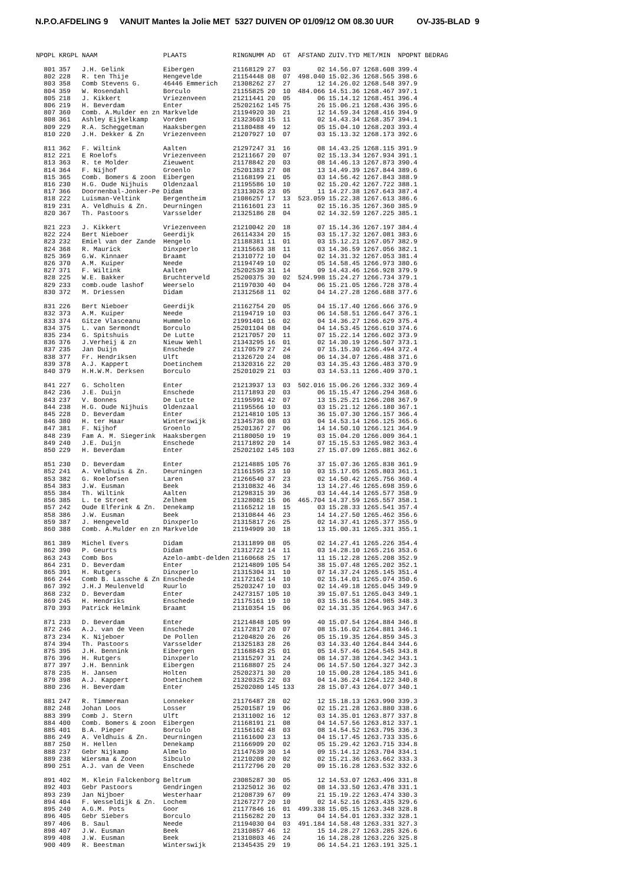N.P.O.AFDELING 9 VANUIT Mantes la Jolie MET 5327 DUIVEN OP 01/09/12 OM 08.30 UUR OV-J35-BLAD 9
| NPOPL | KRGPL | NAAM | PLAATS | RINGNUMM | AD | GT | AFSTAND | ZUIV.TYD | MET/MIN | NPOPNT | BEDRAG |
| --- | --- | --- | --- | --- | --- | --- | --- | --- | --- | --- | --- |
| 801 | 357 | J.H. Gelink | Eibergen | 21168129 | 27 | 03 | 02 | 14.56.07 | 1268.608 | 399.4 | |
| 802 | 228 | R. ten Thije | Hengevelde | 21154448 | 08 | 07 | 498.040 | 15.02.36 | 1268.565 | 398.6 | |
| 803 | 358 | Comb Stevens G. | 46446 Emmerich | 21308262 | 27 | 27 | 12 | 14.26.02 | 1268.548 | 397.9 | |
| 804 | 359 | W. Rosendahl | Borculo | 21155825 | 20 | 10 | 484.066 | 14.51.36 | 1268.467 | 397.1 | |
| 805 | 218 | J. Kikkert | Vriezenveen | 21211441 | 20 | 05 | 06 | 15.14.12 | 1268.451 | 396.4 | |
| 806 | 219 | H. Beverdam | Enter | 25202162 | 145 | 75 | 26 | 15.06.21 | 1268.436 | 395.6 | |
| 807 | 360 | Comb. A.Mulder en zn | Markvelde | 21194920 | 30 | 21 | 12 | 14.59.34 | 1268.416 | 394.9 | |
| 808 | 361 | Ashley Eijkelkamp | Vorden | 21323603 | 15 | 11 | 02 | 14.43.34 | 1268.357 | 394.1 | |
| 809 | 229 | R.A. Scheggetman | Haaksbergen | 21180488 | 49 | 12 | 05 | 15.04.10 | 1268.203 | 393.4 | |
| 810 | 220 | J.H. Dekker & Zn | Vriezenveen | 21207927 | 10 | 07 | 03 | 15.13.32 | 1268.173 | 392.6 | |
| 811 | 362 | F. Wiltink | Aalten | 21297247 | 31 | 16 | 08 | 14.43.25 | 1268.115 | 391.9 | |
| 812 | 221 | E Roelofs | Vriezenveen | 21211667 | 20 | 07 | 02 | 15.13.34 | 1267.934 | 391.1 | |
| 813 | 363 | R. te Molder | Zieuwent | 21178842 | 20 | 03 | 08 | 14.46.13 | 1267.873 | 390.4 | |
| 814 | 364 | F. Nijhof | Groenlo | 25201383 | 27 | 08 | 13 | 14.49.39 | 1267.844 | 389.6 | |
| 815 | 365 | Comb. Bomers & zoon | Eibergen | 21168199 | 21 | 05 | 03 | 14.56.42 | 1267.843 | 388.9 | |
| 816 | 230 | H.G. Oude Nijhuis | Oldenzaal | 21195586 | 10 | 10 | 02 | 15.20.42 | 1267.722 | 388.1 | |
| 817 | 366 | Doornenbal-Jonker-Pe | Didam | 21313026 | 23 | 05 | 11 | 14.27.38 | 1267.643 | 387.4 | |
| 818 | 222 | Luisman-Veltink | Bergentheim | 21086257 | 17 | 13 | 523.059 | 15.22.38 | 1267.613 | 386.6 | |
| 819 | 231 | A. Veldhuis & Zn. | Deurningen | 21161601 | 23 | 11 | 02 | 15.16.35 | 1267.360 | 385.9 | |
| 820 | 367 | Th. Pastoors | Varsselder | 21325186 | 28 | 04 | 02 | 14.32.59 | 1267.225 | 385.1 | |
| 821 | 223 | J. Kikkert | Vriezenveen | 21210042 | 20 | 18 | 07 | 15.14.36 | 1267.197 | 384.4 | |
| 822 | 224 | Bert Nieboer | Geerdijk | 26114334 | 20 | 15 | 03 | 15.17.32 | 1267.081 | 383.6 | |
| 823 | 232 | Emiel van der Zande | Hengelo | 21188381 | 11 | 01 | 03 | 15.12.21 | 1267.057 | 382.9 | |
| 824 | 368 | R. Maurick | Dinxperlo | 21315663 | 38 | 11 | 03 | 14.36.59 | 1267.056 | 382.1 | |
| 825 | 369 | G.W. Kinnaer | Braamt | 21310772 | 10 | 04 | 02 | 14.31.32 | 1267.053 | 381.4 | |
| 826 | 370 | A.M. Kuiper | Neede | 21194749 | 10 | 02 | 05 | 14.58.45 | 1266.973 | 380.6 | |
| 827 | 371 | F. Wiltink | Aalten | 25202539 | 31 | 14 | 09 | 14.43.46 | 1266.928 | 379.9 | |
| 828 | 225 | W.E. Bakker | Bruchterveld | 25200375 | 30 | 02 | 524.998 | 15.24.27 | 1266.734 | 379.1 | |
| 829 | 233 | comb.oude lashof | Weerselo | 21197030 | 40 | 04 | 06 | 15.21.05 | 1266.728 | 378.4 | |
| 830 | 372 | M. Driessen | Didam | 21312568 | 11 | 02 | 04 | 14.27.28 | 1266.688 | 377.6 | |
| 831 | 226 | Bert Nieboer | Geerdijk | 21162754 | 20 | 05 | 04 | 15.17.40 | 1266.666 | 376.9 | |
| 832 | 373 | A.M. Kuiper | Neede | 21194719 | 10 | 03 | 06 | 14.58.51 | 1266.647 | 376.1 | |
| 833 | 374 | Gitze Vlasceanu | Hummelo | 21991401 | 16 | 02 | 04 | 14.36.27 | 1266.629 | 375.4 | |
| 834 | 375 | L. van Sermondt | Borculo | 25201104 | 08 | 04 | 04 | 14.53.45 | 1266.610 | 374.6 | |
| 835 | 234 | G. Spitshuis | De Lutte | 21217057 | 20 | 11 | 07 | 15.22.14 | 1266.602 | 373.9 | |
| 836 | 376 | J.Verheij & zn | Nieuw Wehl | 21343295 | 16 | 01 | 02 | 14.30.19 | 1266.507 | 373.1 | |
| 837 | 235 | Jan Duijn | Enschede | 21170579 | 27 | 24 | 07 | 15.15.30 | 1266.494 | 372.4 | |
| 838 | 377 | Fr. Hendriksen | Ulft | 21326720 | 24 | 08 | 06 | 14.34.07 | 1266.488 | 371.6 | |
| 839 | 378 | A.J. Kappert | Doetinchem | 21320316 | 22 | 20 | 03 | 14.35.43 | 1266.483 | 370.9 | |
| 840 | 379 | H.H.W.M. Derksen | Borculo | 25201029 | 21 | 03 | 03 | 14.53.11 | 1266.409 | 370.1 | |
| 841 | 227 | G. Scholten | Enter | 21213937 | 13 | 03 | 502.016 | 15.06.26 | 1266.332 | 369.4 | |
| 842 | 236 | J.E. Duijn | Enschede | 21171893 | 20 | 03 | 06 | 15.15.47 | 1266.294 | 368.6 | |
| 843 | 237 | V. Bonnes | De Lutte | 21195991 | 42 | 07 | 13 | 15.25.21 | 1266.208 | 367.9 | |
| 844 | 238 | H.G. Oude Nijhuis | Oldenzaal | 21195566 | 10 | 03 | 03 | 15.21.12 | 1266.180 | 367.1 | |
| 845 | 228 | D. Beverdam | Enter | 21214810 | 105 | 13 | 36 | 15.07.30 | 1266.157 | 366.4 | |
| 846 | 380 | H. ter Haar | Winterswijk | 21345736 | 08 | 03 | 04 | 14.53.14 | 1266.125 | 365.6 | |
| 847 | 381 | F. Nijhof | Groenlo | 25201367 | 27 | 06 | 14 | 14.50.10 | 1266.121 | 364.9 | |
| 848 | 239 | Fam A. M. Siegerink | Haaksbergen | 21180050 | 19 | 19 | 03 | 15.04.20 | 1266.009 | 364.1 | |
| 849 | 240 | J.E. Duijn | Enschede | 21171892 | 20 | 14 | 07 | 15.15.53 | 1265.982 | 363.4 | |
| 850 | 229 | H. Beverdam | Enter | 25202102 | 145 | 103 | 27 | 15.07.09 | 1265.881 | 362.6 | |
| 851 | 230 | D. Beverdam | Enter | 21214885 | 105 | 76 | 37 | 15.07.36 | 1265.838 | 361.9 | |
| 852 | 241 | A. Veldhuis & Zn. | Deurningen | 21161595 | 23 | 10 | 03 | 15.17.05 | 1265.803 | 361.1 | |
| 853 | 382 | G. Roelofsen | Laren | 21266540 | 37 | 23 | 02 | 14.50.42 | 1265.756 | 360.4 | |
| 854 | 383 | J.W. Eusman | Beek | 21310832 | 46 | 34 | 13 | 14.27.46 | 1265.698 | 359.6 | |
| 855 | 384 | Th. Wiltink | Aalten | 21298315 | 39 | 36 | 03 | 14.44.14 | 1265.577 | 358.9 | |
| 856 | 385 | L. te Stroet | Zelhem | 21328082 | 15 | 06 | 465.704 | 14.37.59 | 1265.557 | 358.1 | |
| 857 | 242 | Oude Elferink & Zn. | Denekamp | 21165212 | 18 | 15 | 03 | 15.28.33 | 1265.541 | 357.4 | |
| 858 | 386 | J.W. Eusman | Beek | 21310844 | 46 | 23 | 14 | 14.27.50 | 1265.462 | 356.6 | |
| 859 | 387 | J. Hengeveld | Dinxperlo | 21315817 | 26 | 25 | 02 | 14.37.41 | 1265.377 | 355.9 | |
| 860 | 388 | Comb. A.Mulder en zn | Markvelde | 21194909 | 30 | 18 | 13 | 15.00.31 | 1265.331 | 355.1 | |
| 861 | 389 | Michel Evers | Didam | 21311899 | 08 | 05 | 02 | 14.27.41 | 1265.226 | 354.4 | |
| 862 | 390 | P. Geurts | Didam | 21312722 | 14 | 11 | 03 | 14.28.10 | 1265.216 | 353.6 | |
| 863 | 243 | Comb Bos | Azelo-ambt-delden | 21160668 | 25 | 17 | 11 | 15.12.28 | 1265.208 | 352.9 | |
| 864 | 231 | D. Beverdam | Enter | 21214809 | 105 | 54 | 38 | 15.07.48 | 1265.202 | 352.1 | |
| 865 | 391 | H. Rutgers | Dinxperlo | 21315304 | 31 | 10 | 07 | 14.37.24 | 1265.145 | 351.4 | |
| 866 | 244 | Comb B. Lassche & Zn | Enschede | 21172162 | 14 | 10 | 02 | 15.14.01 | 1265.074 | 350.6 | |
| 867 | 392 | J.H.J Meulenveld | Ruurlo | 25203247 | 10 | 03 | 02 | 14.49.18 | 1265.045 | 349.9 | |
| 868 | 232 | D. Beverdam | Enter | 24273157 | 105 | 10 | 39 | 15.07.51 | 1265.043 | 349.1 | |
| 869 | 245 | H. Hendriks | Enschede | 21175161 | 19 | 10 | 03 | 15.16.58 | 1264.985 | 348.3 | |
| 870 | 393 | Patrick Helmink | Braamt | 21310354 | 15 | 06 | 02 | 14.31.35 | 1264.963 | 347.6 | |
| 871 | 233 | D. Beverdam | Enter | 21214848 | 105 | 99 | 40 | 15.07.54 | 1264.884 | 346.8 | |
| 872 | 246 | A.J. van de Veen | Enschede | 21172817 | 20 | 07 | 08 | 15.16.02 | 1264.881 | 346.1 | |
| 873 | 234 | K. Nijeboer | De Pollen | 21204820 | 26 | 26 | 05 | 15.19.35 | 1264.859 | 345.3 | |
| 874 | 394 | Th. Pastoors | Varsselder | 21325183 | 28 | 26 | 03 | 14.33.40 | 1264.844 | 344.6 | |
| 875 | 395 | J.H. Bennink | Eibergen | 21168843 | 25 | 01 | 05 | 14.57.46 | 1264.545 | 343.8 | |
| 876 | 396 | H. Rutgers | Dinxperlo | 21315297 | 31 | 24 | 08 | 14.37.38 | 1264.342 | 343.1 | |
| 877 | 397 | J.H. Bennink | Eibergen | 21168807 | 25 | 24 | 06 | 14.57.50 | 1264.327 | 342.3 | |
| 878 | 235 | H. Jansen | Holten | 25202371 | 30 | 20 | 10 | 15.00.28 | 1264.185 | 341.6 | |
| 879 | 398 | A.J. Kappert | Doetinchem | 21320325 | 22 | 03 | 04 | 14.36.24 | 1264.122 | 340.8 | |
| 880 | 236 | H. Beverdam | Enter | 25202080 | 145 | 133 | 28 | 15.07.43 | 1264.077 | 340.1 | |
| 881 | 247 | R. Timmerman | Lonneker | 21176487 | 28 | 02 | 12 | 15.18.13 | 1263.990 | 339.3 | |
| 882 | 248 | Johan Loos | Losser | 25201587 | 19 | 06 | 02 | 15.21.28 | 1263.880 | 338.6 | |
| 883 | 399 | Comb J. Stern | Ulft | 21311002 | 16 | 12 | 03 | 14.35.01 | 1263.877 | 337.8 | |
| 884 | 400 | Comb. Bomers & zoon | Eibergen | 21168191 | 21 | 08 | 04 | 14.57.56 | 1263.812 | 337.1 | |
| 885 | 401 | B.A. Pieper | Borculo | 21156162 | 48 | 03 | 08 | 14.54.52 | 1263.795 | 336.3 | |
| 886 | 249 | A. Veldhuis & Zn. | Deurningen | 21161600 | 23 | 13 | 04 | 15.17.45 | 1263.733 | 335.6 | |
| 887 | 250 | H. Hellen | Denekamp | 21166909 | 20 | 02 | 05 | 15.29.42 | 1263.715 | 334.8 | |
| 888 | 237 | Gebr Nijkamp | Almelo | 21147639 | 30 | 14 | 09 | 15.14.12 | 1263.704 | 334.1 | |
| 889 | 238 | Wiersma & Zoon | Sibculo | 21210208 | 20 | 02 | 02 | 15.21.36 | 1263.662 | 333.3 | |
| 890 | 251 | A.J. van de Veen | Enschede | 21172796 | 20 | 20 | 09 | 15.16.28 | 1263.532 | 332.6 | |
| 891 | 402 | M. Klein Falckenborg | Beltrum | 23085287 | 30 | 05 | 12 | 14.53.07 | 1263.496 | 331.8 | |
| 892 | 403 | Gebr Pastoors | Gendringen | 21325012 | 36 | 02 | 08 | 14.33.50 | 1263.478 | 331.1 | |
| 893 | 239 | Jan Nijboer | Westerhaar | 21208739 | 67 | 09 | 21 | 15.19.22 | 1263.474 | 330.3 | |
| 894 | 404 | F. Wesseldijk & Zn. | Lochem | 21267277 | 20 | 10 | 02 | 14.52.16 | 1263.435 | 329.6 | |
| 895 | 240 | A.G.M. Pots | Goor | 21177846 | 16 | 01 | 499.338 | 15.05.15 | 1263.348 | 328.8 | |
| 896 | 405 | Gebr Siebers | Borculo | 21156282 | 20 | 13 | 04 | 14.54.01 | 1263.332 | 328.1 | |
| 897 | 406 | B. Saul | Neede | 21194030 | 04 | 03 | 491.184 | 14.58.48 | 1263.331 | 327.3 | |
| 898 | 407 | J.W. Eusman | Beek | 21310857 | 46 | 12 | 15 | 14.28.27 | 1263.285 | 326.6 | |
| 899 | 408 | J.W. Eusman | Beek | 21310803 | 46 | 24 | 16 | 14.28.28 | 1263.226 | 325.8 | |
| 900 | 409 | R. Beestman | Winterswijk | 21345435 | 29 | 19 | 06 | 14.54.21 | 1263.191 | 325.1 | |